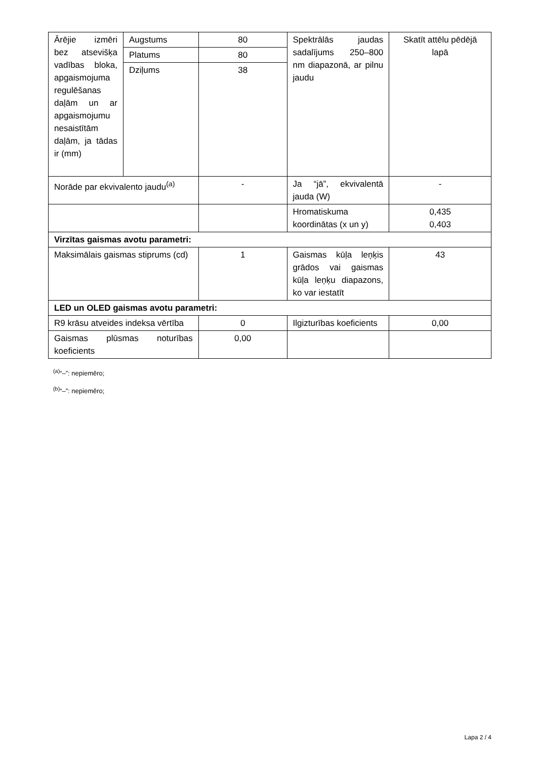| Ārējie izmēri bez atsevišķa vadības bloka, apgaismojuma regulēšanas daļām un ar apgaismojumu nesaistītām daļām, ja tādas ir (mm) | Augstums | 80 | Spektrālās jaudas sadalījums 250–800 nm diapazonā, ar pilnu jaudu | Skatīt attēlu pēdējā lapā |
| | Platums | 80 | | |
| | Dziļums | 38 | | |
| Norāde par ekvivalento jaudu<sup>(a)</sup> | | - | Ja “jā”, ekvivalentā jauda (W) | - |
| | | | Hromatiskuma koordinātas (x un y) | 0,435 0,403 |
| Virzītas gaismas avotu parametri: | | | | |
| Maksimālais gaismas stiprums (cd) | | 1 | Gaismas kūļa leņķis grādos vai gaismas kūļa leņķu diapazons, ko var iestatīt | 43 |
| LED un OLED gaismas avotu parametri: | | | | |
| R9 krāsu atveides indeksa vērtība | | 0 | Ilgizturības koeficients | 0,00 |
| Gaismas plūsmas noturības koeficients | | 0,00 | | |
<sup>(a)</sup> “–”: nepiemēro;
<sup>(b)</sup> “–”: nepiemēro;
Lapa 2 / 4